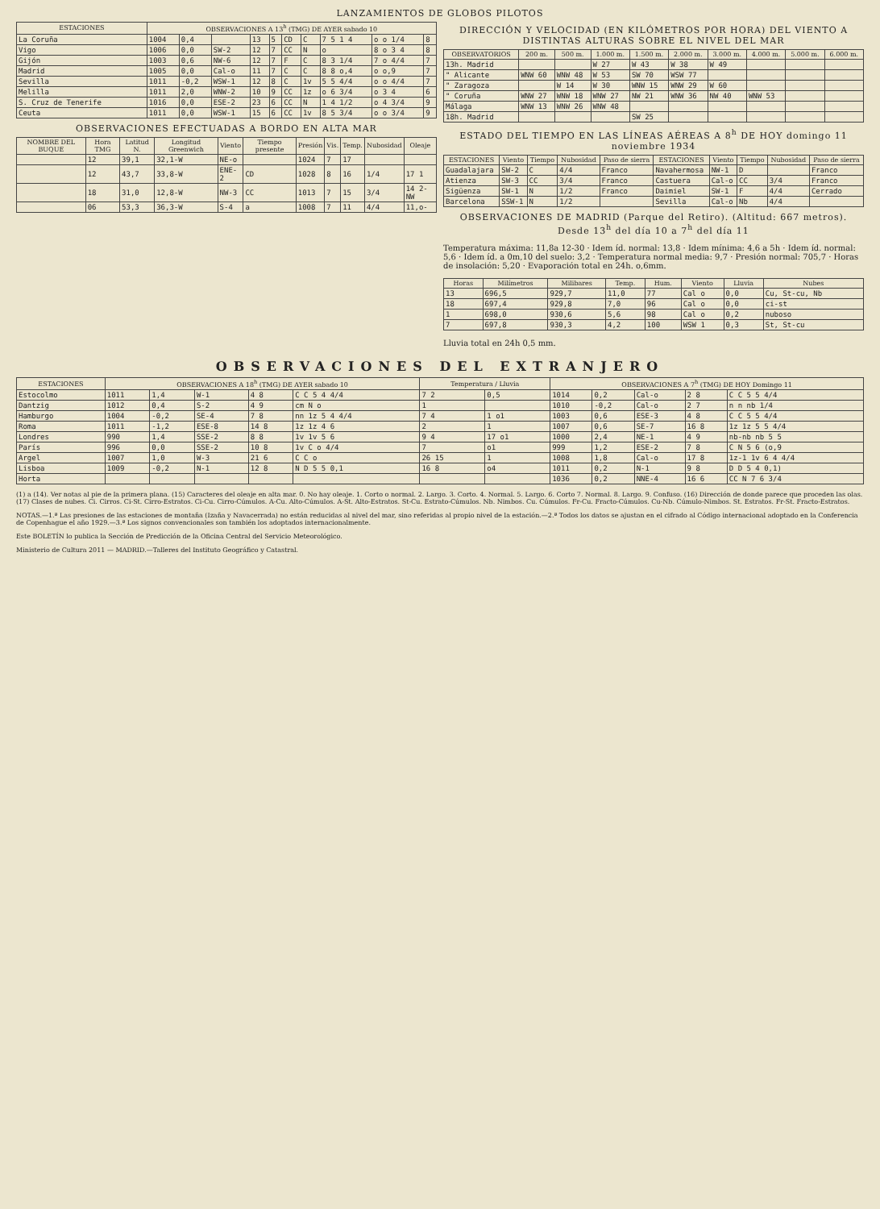LANZAMIENTOS DE GLOBOS PILOTOS
| ESTACIONES | OBSERVACIONES A 13<sup>h</sup> (TMG) DE AYER sabado 10 | | | | | | | | | |
| --- | --- | --- | --- | --- | --- | --- | --- | --- | --- | --- |
| La Coruña | 1004 | 0,4 | | 13 | 5 | CD | C | 7 5 1 4 | o o 1/4 | 8 |
| Vigo | 1006 | 0,0 | SW-2 | 12 | 7 | CC | N | o | 8 o 3 4 | 8 |
| Gijón | 1003 | 0,6 | NW-6 | 12 | 7 | F | C | 8 3 1/4 | 7 o 4/4 | 7 |
| Madrid | 1005 | 0,0 | Cal-o | 11 | 7 | C | C | 8 8 o,4 | o o,9 | 7 |
| Sevilla | 1011 | -0,2 | WSW-1 | 12 | 8 | C | 1v | 5 5 4/4 | o o 4/4 | 7 |
| Melilla | 1011 | 2,0 | WNW-2 | 10 | 9 | CC | 1z | o 6 3/4 | o 3 4 | 6 |
| S. Cruz de Tenerife | 1016 | 0,0 | ESE-2 | 23 | 6 | CC | N | 1 4 1/2 | o 4 3/4 | 9 |
| Ceuta | 1011 | 0,0 | WSW-1 | 15 | 6 | CC | 1v | 8 5 3/4 | o o 3/4 | 9 |
OBSERVACIONES EFECTUADAS A BORDO EN ALTA MAR
| NOMBRE DEL BUQUE | Hora TMG | Latitud N. | Longitud Greenwich | Viento | Tiempo presente | Presión | Vis. | Temp. | Nubosidad | Oleaje |
| --- | --- | --- | --- | --- | --- | --- | --- | --- | --- | --- |
| | 12 | 39,1 | 32,1-W | NE-o | | 1024 | 7 | 17 | | |
| | 12 | 43,7 | 33,8-W | ENE-2 | CD | 1028 | 8 | 16 | 1/4 | 17 1 |
| | 18 | 31,0 | 12,8-W | NW-3 | CC | 1013 | 7 | 15 | 3/4 | 14 2-NW |
| | 06 | 53,3 | 36,3-W | S-4 | a | 1008 | 7 | 11 | 4/4 | 11,o- |
DIRECCIÓN Y VELOCIDAD (EN KILÓMETROS POR HORA) DEL VIENTO A DISTINTAS ALTURAS SOBRE EL NIVEL DEL MAR
| OBSERVATORIOS | 200 m. | 500 m. | 1.000 m. | 1.500 m. | 2.000 m. | 3.000 m. | 4.000 m. | 5.000 m. | 6.000 m. |
| --- | --- | --- | --- | --- | --- | --- | --- | --- | --- |
| 13h. Madrid | | | W 27 | W 43 | W 38 | W 49 | | | |
| " Alicante | WNW 60 | WNW 48 | W 53 | SW 70 | WSW 77 | | | | |
| " Zaragoza | | W 14 | W 30 | WNW 15 | WNW 29 | W 60 | | | |
| " Coruña | WNW 27 | WNW 18 | WNW 27 | NW 21 | WNW 36 | NW 40 | WNW 53 | | |
| Málaga | WNW 13 | WNW 26 | WNW 48 | | | | | | |
| 18h. Madrid | | | | SW 25 | | | | | |
ESTADO DEL TIEMPO EN LAS LÍNEAS AÉREAS A 8<sup>h</sup> DE HOY domingo 11 noviembre 1934
| ESTACIONES | Viento | Tiempo | Nubosidad | Paso de sierra | ESTACIONES | Viento | Tiempo | Nubosidad | Paso de sierra |
| --- | --- | --- | --- | --- | --- | --- | --- | --- | --- |
| Guadalajara | SW-2 | C | 4/4 | Franco | Navahermosa | NW-1 | D | | Franco |
| Atienza | SW-3 | CC | 3/4 | Franco | Castuera | Cal-o | CC | 3/4 | Franco |
| Sigüenza | SW-1 | N | 1/2 | Franco | Daimiel | SW-1 | F | 4/4 | Cerrado |
| Barcelona | SSW-1 | N | 1/2 | | Sevilla | Cal-o | Nb | 4/4 | |
OBSERVACIONES DE MADRID (Parque del Retiro). (Altitud: 667 metros). Desde 13<sup>h</sup> del día 10 a 7<sup>h</sup> del día 11
Temperatura máxima: 11,8a 12-30 · Idem íd. normal: 13,8 · Idem mínima: 4,6 a 5h · Idem íd. normal: 5,6 · Idem íd. a 0m,10 del suelo: 3,2 · Temperatura normal media: 9,7 · Presión normal: 705,7 · Horas de insolación: 5,20 · Evaporación total en 24h. o,6mm.
| Horas | Milímetros | Milibares | Temp. | Hum. | Viento | Lluvia | Nubes |
| --- | --- | --- | --- | --- | --- | --- | --- |
| 13 | 696,5 | 929,7 | 11,0 | 77 | Cal o | 0,0 | Cu, St-cu, Nb |
| 18 | 697,4 | 929,8 | 7,0 | 96 | Cal o | 0,0 | ci-st |
| 1 | 698,0 | 930,6 | 5,6 | 98 | Cal o | 0,2 | nuboso |
| 7 | 697,8 | 930,3 | 4,2 | 100 | WSW 1 | 0,3 | St, St-cu |
Lluvia total en 24h 0,5 mm.
OBSERVACIONES DEL EXTRANJERO
| ESTACIONES | OBSERVACIONES A 18<sup>h</sup> (TMG) DE AYER sabado 10 | | | | | Temperatura / Lluvia | | OBSERVACIONES A 7<sup>h</sup> (TMG) DE HOY Domingo 11 | | | | |
| --- | --- | --- | --- | --- | --- | --- | --- | --- | --- | --- | --- | --- |
| Estocolmo | 1011 | 1,4 | W-1 | 4 8 | C C 5 4 4/4 | 7 2 | 0,5 | 1014 | 0,2 | Cal-o | 2 8 | C C 5 5 4/4 |
| Dantzig | 1012 | 0,4 | S-2 | 4 9 | cm N o | 1 | | 1010 | -0,2 | Cal-o | 2 7 | n n nb 1/4 |
| Hamburgo | 1004 | -0,2 | SE-4 | 7 8 | nn 1z 5 4 4/4 | 7 4 | 1 o1 | 1003 | 0,6 | ESE-3 | 4 8 | C C 5 5 4/4 |
| Roma | 1011 | -1,2 | ESE-8 | 14 8 | 1z 1z 4 6 | 2 | 1 | 1007 | 0,6 | SE-7 | 16 8 | 1z 1z 5 5 4/4 |
| Londres | 990 | 1,4 | SSE-2 | 8 8 | 1v 1v 5 6 | 9 4 | 17 o1 | 1000 | 2,4 | NE-1 | 4 9 | nb-nb nb 5 5 |
| París | 996 | 0,0 | SSE-2 | 10 8 | 1v C o 4/4 | 7 | o1 | 999 | 1,2 | ESE-2 | 7 8 | C N 5 6 (o,9 |
| Argel | 1007 | 1,0 | W-3 | 21 6 | C C o | 26 15 | 1 | 1008 | 1,8 | Cal-o | 17 8 | 1z-1 1v 6 4 4/4 |
| Lisboa | 1009 | -0,2 | N-1 | 12 8 | N D 5 5 0,1 | 16 8 | o4 | 1011 | 0,2 | N-1 | 9 8 | D D 5 4 0,1) |
| Horta | | | | | | | | 1036 | 0,2 | NNE-4 | 16 6 | CC N 7 6 3/4 |
(1) a (14). Ver notas al pie de la primera plana. (15) Caracteres del oleaje en alta mar. 0. No hay oleaje. 1. Corto o normal. 2. Largo. 3. Corto. 4. Normal. 5. Largo. 6. Corto 7. Normal. 8. Largo. 9. Confuso. (16) Dirección de donde parece que proceden las olas. (17) Clases de nubes. Ci. Cirros. Ci-St. Cirro-Estratos. Ci-Cu. Cirro-Cúmulos. A-Cu. Alto-Cúmulos. A-St. Alto-Estratos. St-Cu. Estrato-Cúmulos. Nb. Nimbos. Cu. Cúmulos. Fr-Cu. Fracto-Cúmulos. Cu-Nb. Cúmulo-Nimbos. St. Estratos. Fr-St. Fracto-Estratos.
NOTAS.—1.ª Las presiones de las estaciones de montaña (Izaña y Navacerrada) no están reducidas al nivel del mar, sino referidas al propio nivel de la estación.—2.ª Todos los datos se ajustan en el cifrado al Código internacional adoptado en la Conferencia de Copenhague el año 1929.—3.ª Los signos convencionales son también los adoptados internacionalmente.
Este BOLETÍN lo publica la Sección de Predicción de la Oficina Central del Servicio Meteorológico.
Ministerio de Cultura 2011 — MADRID.—Talleres del Instituto Geográfico y Catastral.